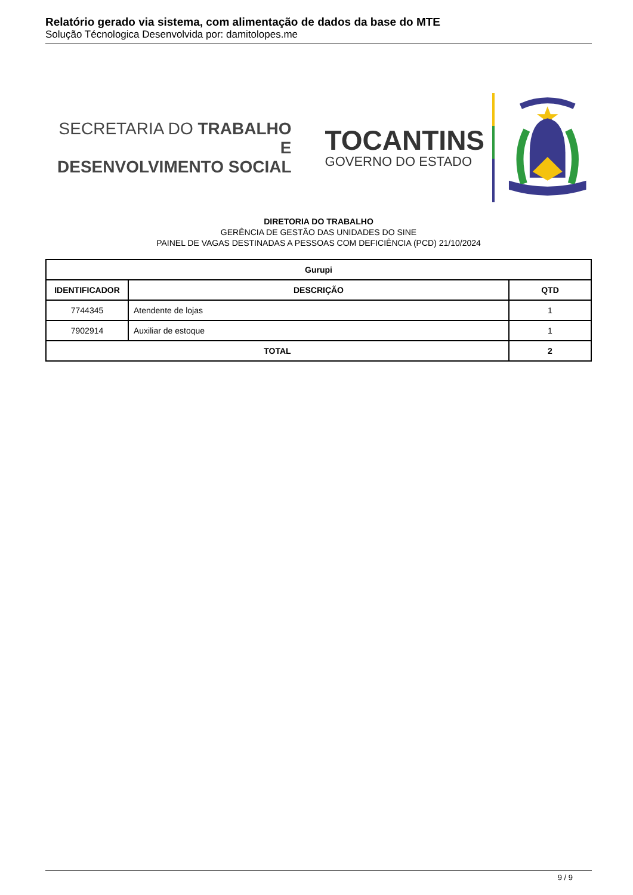Relatório gerado via sistema, com alimentação de dados da base do MTE
Solução Técnologica Desenvolvida por: damitolopes.me
SECRETARIA DO TRABALHO E
DESENVOLVIMENTO SOCIAL
TOCANTINS
GOVERNO DO ESTADO
DIRETORIA DO TRABALHO
GERÊNCIA DE GESTÃO DAS UNIDADES DO SINE
PAINEL DE VAGAS DESTINADAS A PESSOAS COM DEFICIÊNCIA (PCD) 21/10/2024
| Gurupi | | |
| --- | --- | --- |
| IDENTIFICADOR | DESCRIÇÃO | QTD |
| 7744345 | Atendente de lojas | 1 |
| 7902914 | Auxiliar de estoque | 1 |
| TOTAL | | 2 |
9 / 9